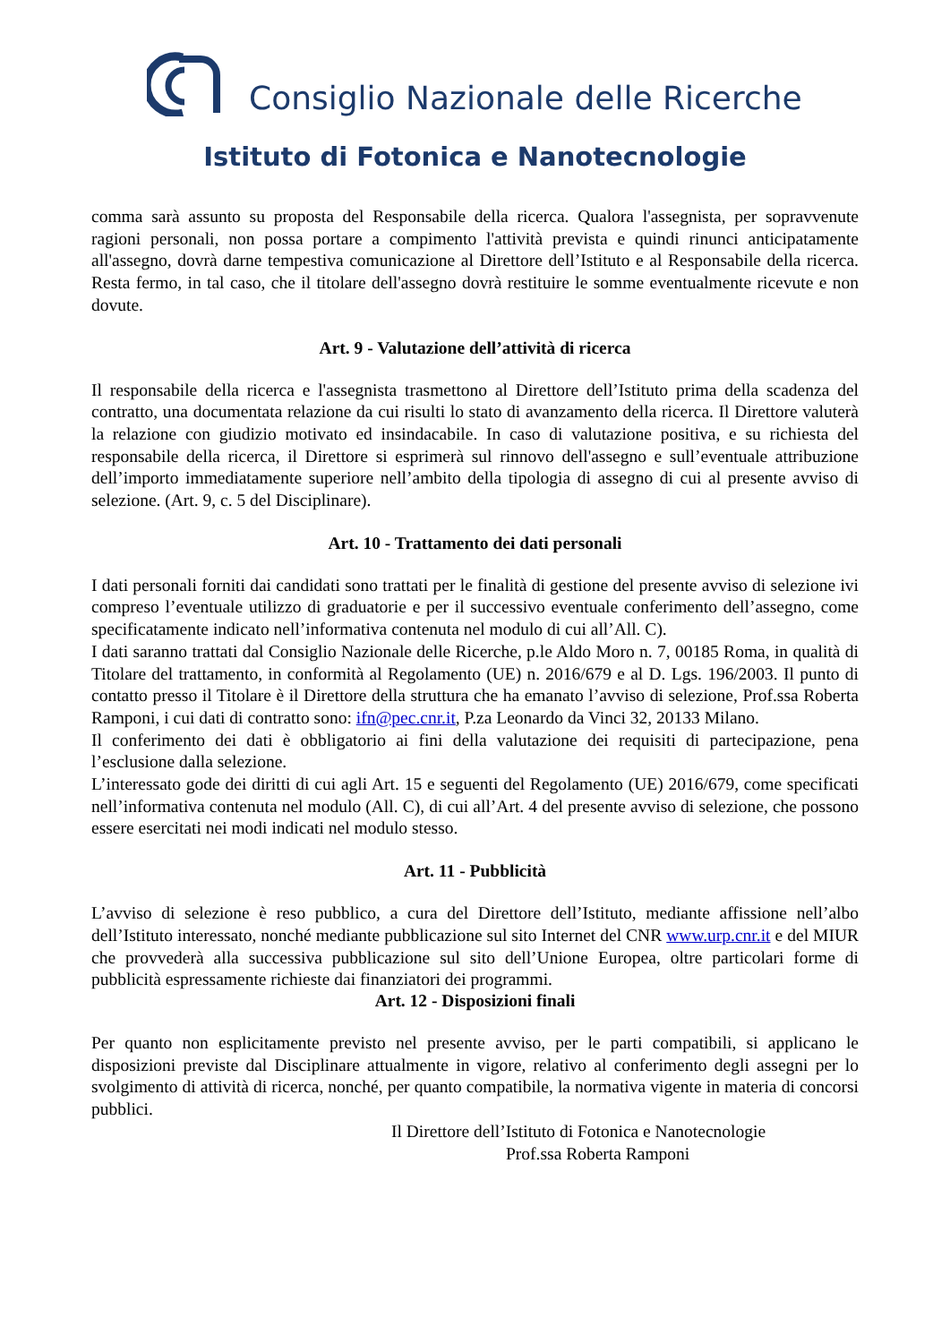Consiglio Nazionale delle Ricerche
Istituto di Fotonica e Nanotecnologie
comma sarà assunto su proposta del Responsabile della ricerca. Qualora l'assegnista, per sopravvenute ragioni personali, non possa portare a compimento l'attività prevista e quindi rinunci anticipatamente all'assegno, dovrà darne tempestiva comunicazione al Direttore dell’Istituto e al Responsabile della ricerca. Resta fermo, in tal caso, che il titolare dell'assegno dovrà restituire le somme eventualmente ricevute e non dovute.
Art. 9 - Valutazione dell’attività di ricerca
Il responsabile della ricerca e l'assegnista trasmettono al Direttore dell’Istituto prima della scadenza del contratto, una documentata relazione da cui risulti lo stato di avanzamento della ricerca. Il Direttore valuterà la relazione con giudizio motivato ed insindacabile. In caso di valutazione positiva, e su richiesta del responsabile della ricerca, il Direttore si esprimerà sul rinnovo dell'assegno e sull’eventuale attribuzione dell’importo immediatamente superiore nell’ambito della tipologia di assegno di cui al presente avviso di selezione. (Art. 9, c. 5 del Disciplinare).
Art. 10 - Trattamento dei dati personali
I dati personali forniti dai candidati sono trattati per le finalità di gestione del presente avviso di selezione ivi compreso l’eventuale utilizzo di graduatorie e per il successivo eventuale conferimento dell’assegno, come specificatamente indicato nell’informativa contenuta nel modulo di cui all’All. C).
I dati saranno trattati dal Consiglio Nazionale delle Ricerche, p.le Aldo Moro n. 7, 00185 Roma, in qualità di Titolare del trattamento, in conformità al Regolamento (UE) n. 2016/679 e al D. Lgs. 196/2003. Il punto di contatto presso il Titolare è il Direttore della struttura che ha emanato l’avviso di selezione, Prof.ssa Roberta Ramponi, i cui dati di contratto sono: ifn@pec.cnr.it, P.za Leonardo da Vinci 32, 20133 Milano.
Il conferimento dei dati è obbligatorio ai fini della valutazione dei requisiti di partecipazione, pena l’esclusione dalla selezione.
L’interessato gode dei diritti di cui agli Art. 15 e seguenti del Regolamento (UE) 2016/679, come specificati nell’informativa contenuta nel modulo (All. C), di cui all’Art. 4 del presente avviso di selezione, che possono essere esercitati nei modi indicati nel modulo stesso.
Art. 11 - Pubblicità
L’avviso di selezione è reso pubblico, a cura del Direttore dell’Istituto, mediante affissione nell’albo dell’Istituto interessato, nonché mediante pubblicazione sul sito Internet del CNR www.urp.cnr.it e del MIUR che provvederà alla successiva pubblicazione sul sito dell’Unione Europea, oltre particolari forme di pubblicità espressamente richieste dai finanziatori dei programmi.
Art. 12 - Disposizioni finali
Per quanto non esplicitamente previsto nel presente avviso, per le parti compatibili, si applicano le disposizioni previste dal Disciplinare attualmente in vigore, relativo al conferimento degli assegni per lo svolgimento di attività di ricerca, nonché, per quanto compatibile, la normativa vigente in materia di concorsi pubblici.
Il Direttore dell’Istituto di Fotonica e Nanotecnologie
Prof.ssa Roberta Ramponi